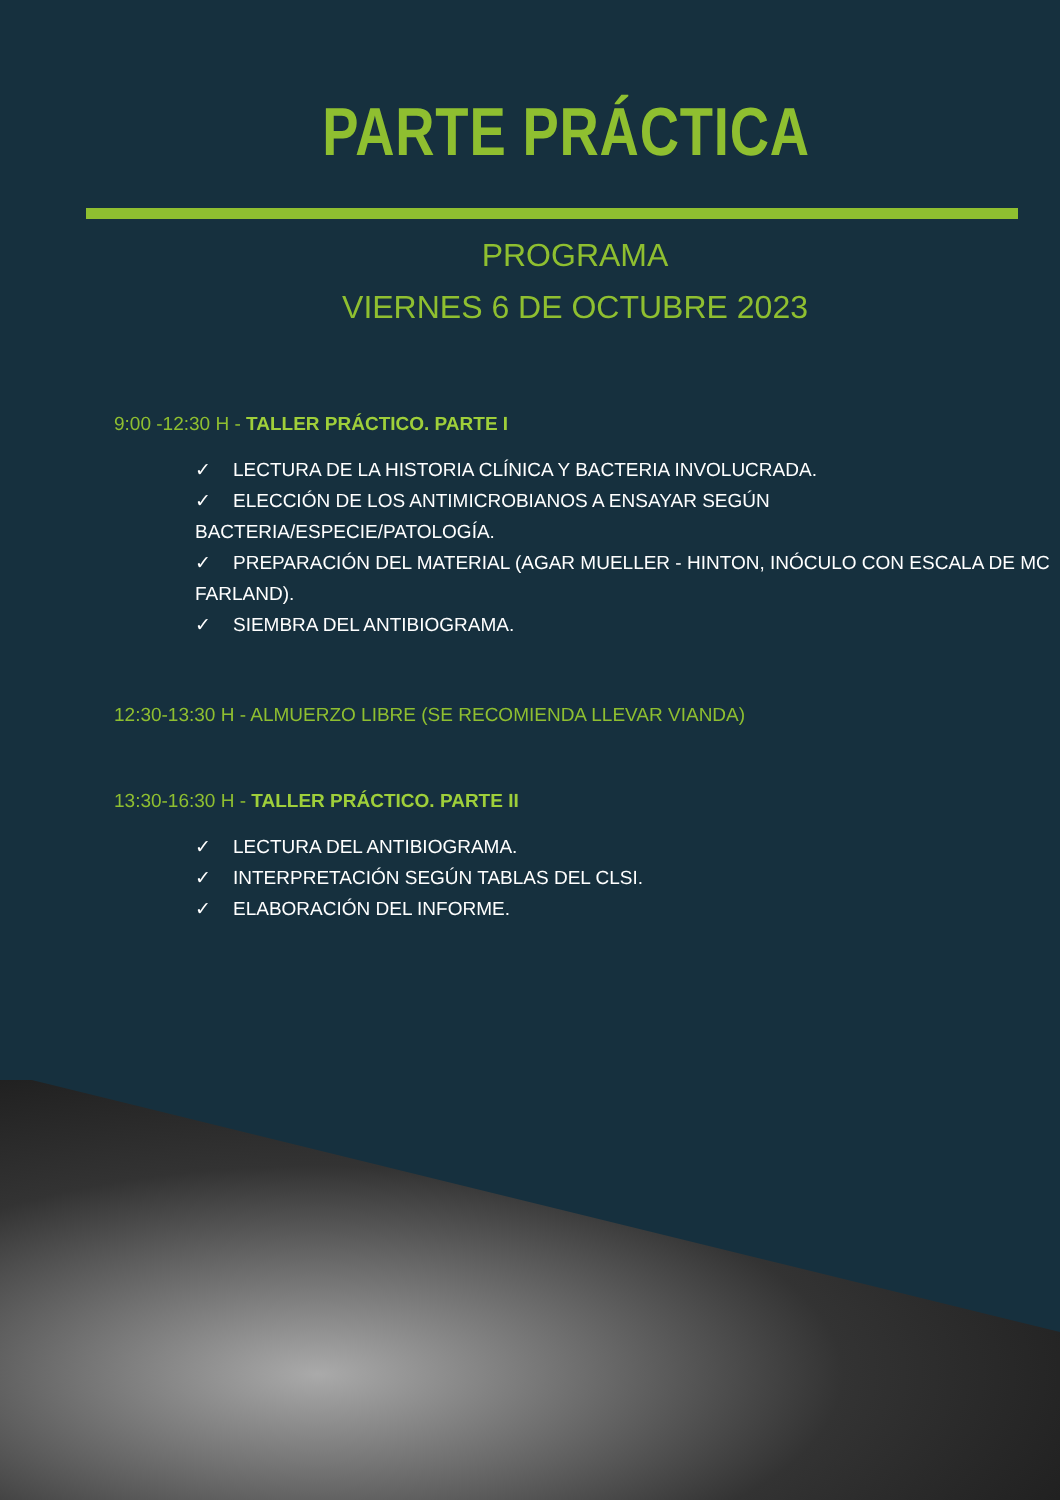PARTE PRÁCTICA
PROGRAMA
VIERNES 6 DE OCTUBRE 2023
9:00 -12:30 H - TALLER PRÁCTICO. PARTE I
✓ LECTURA DE LA HISTORIA CLÍNICA Y BACTERIA INVOLUCRADA.
✓ ELECCIÓN DE LOS ANTIMICROBIANOS A ENSAYAR SEGÚN BACTERIA/ESPECIE/PATOLOGÍA.
✓ PREPARACIÓN DEL MATERIAL (AGAR MUELLER - HINTON, INÓCULO CON ESCALA DE MC FARLAND).
✓ SIEMBRA DEL ANTIBIOGRAMA.
12:30-13:30 H - ALMUERZO LIBRE (SE RECOMIENDA LLEVAR VIANDA)
13:30-16:30 H - TALLER PRÁCTICO. PARTE II
✓ LECTURA DEL ANTIBIOGRAMA.
✓ INTERPRETACIÓN SEGÚN TABLAS DEL CLSI.
✓ ELABORACIÓN DEL INFORME.